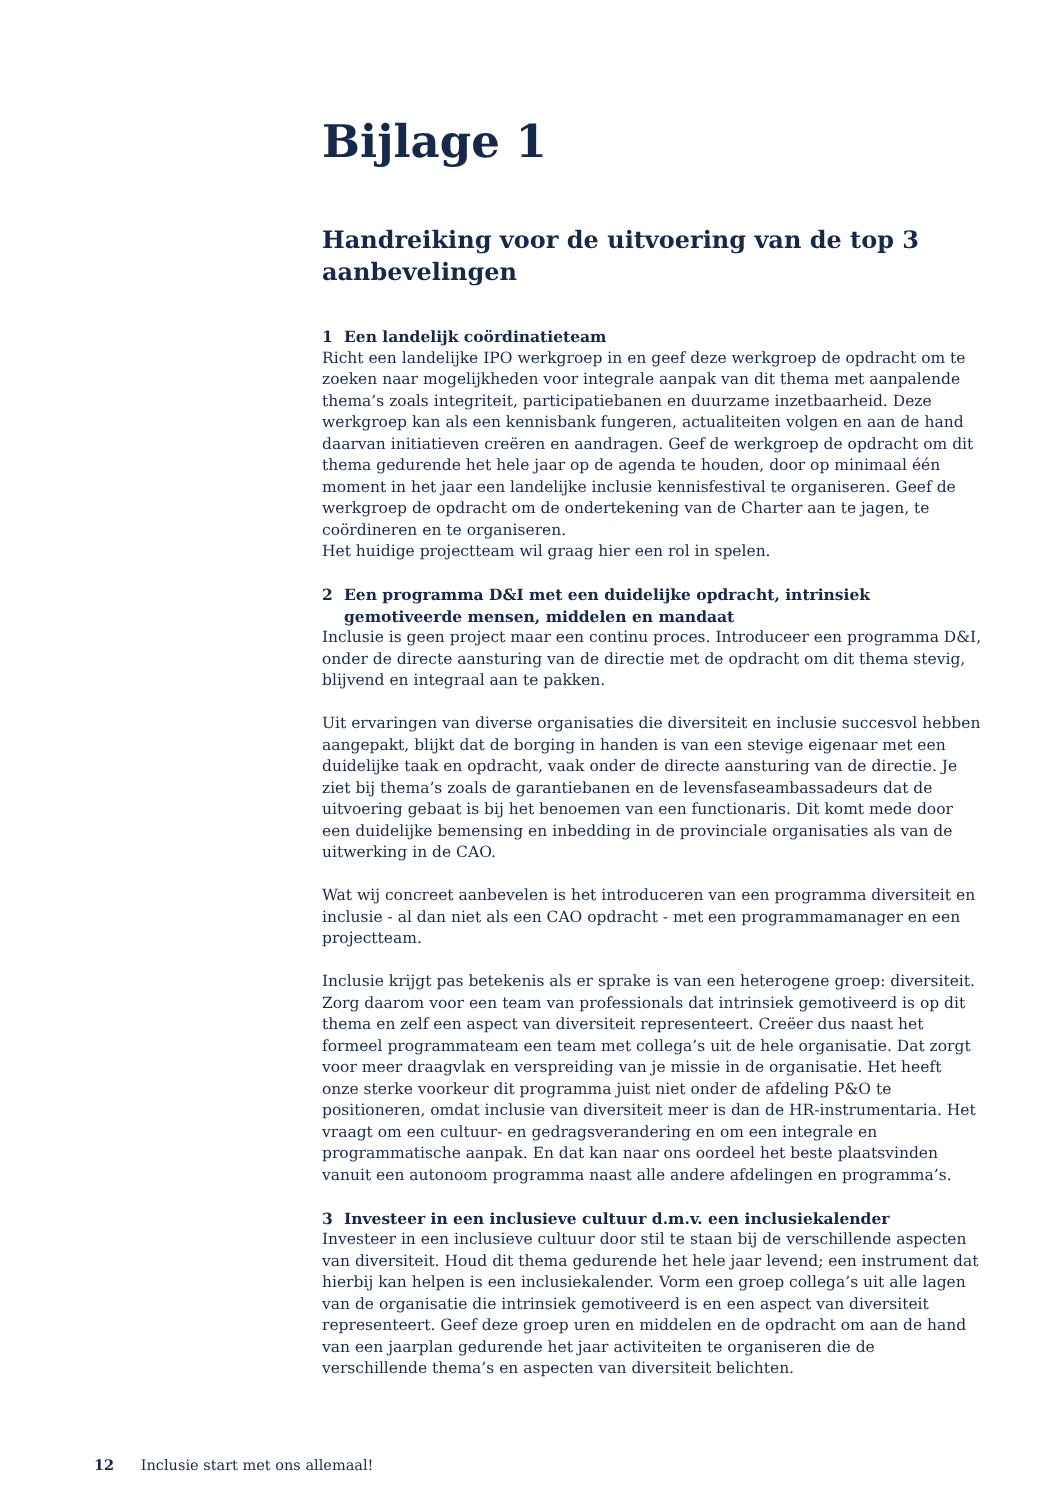Bijlage 1
Handreiking voor de uitvoering van de top 3 aanbevelingen
1 Een landelijk coördinatieteam
Richt een landelijke IPO werkgroep in en geef deze werkgroep de opdracht om te zoeken naar mogelijkheden voor integrale aanpak van dit thema met aanpalende thema’s zoals integriteit, participatiebanen en duurzame inzetbaarheid. Deze werkgroep kan als een kennisbank fungeren, actualiteiten volgen en aan de hand daarvan initiatieven creëren en aandragen. Geef de werkgroep de opdracht om dit thema gedurende het hele jaar op de agenda te houden, door op minimaal één moment in het jaar een landelijke inclusie kennisfestival te organiseren. Geef de werkgroep de opdracht om de ondertekening van de Charter aan te jagen, te coördineren en te organiseren.
Het huidige projectteam wil graag hier een rol in spelen.
2 Een programma D&I met een duidelijke opdracht, intrinsiek gemotiveerde mensen, middelen en mandaat
Inclusie is geen project maar een continu proces. Introduceer een programma D&I, onder de directe aansturing van de directie met de opdracht om dit thema stevig, blijvend en integraal aan te pakken.
Uit ervaringen van diverse organisaties die diversiteit en inclusie succesvol hebben aangepakt, blijkt dat de borging in handen is van een stevige eigenaar met een duidelijke taak en opdracht, vaak onder de directe aansturing van de directie. Je ziet bij thema’s zoals de garantiebanen en de levensfaseambassadeurs dat de uitvoering gebaat is bij het benoemen van een functionaris. Dit komt mede door een duidelijke bemensing en inbedding in de provinciale organisaties als van de uitwerking in de CAO.
Wat wij concreet aanbevelen is het introduceren van een programma diversiteit en inclusie - al dan niet als een CAO opdracht - met een programmamanager en een projectteam.
Inclusie krijgt pas betekenis als er sprake is van een heterogene groep: diversiteit. Zorg daarom voor een team van professionals dat intrinsiek gemotiveerd is op dit thema en zelf een aspect van diversiteit representeert. Creëer dus naast het formeel programmateam een team met collega’s uit de hele organisatie. Dat zorgt voor meer draagvlak en verspreiding van je missie in de organisatie. Het heeft onze sterke voorkeur dit programma juist niet onder de afdeling P&O te positioneren, omdat inclusie van diversiteit meer is dan de HR-instrumentaria. Het vraagt om een cultuur- en gedragsverandering en om een integrale en programmatische aanpak. En dat kan naar ons oordeel het beste plaatsvinden vanuit een autonoom programma naast alle andere afdelingen en programma’s.
3 Investeer in een inclusieve cultuur d.m.v. een inclusiekalender
Investeer in een inclusieve cultuur door stil te staan bij de verschillende aspecten van diversiteit. Houd dit thema gedurende het hele jaar levend; een instrument dat hierbij kan helpen is een inclusiekalender. Vorm een groep collega’s uit alle lagen van de organisatie die intrinsiek gemotiveerd is en een aspect van diversiteit representeert. Geef deze groep uren en middelen en de opdracht om aan de hand van een jaarplan gedurende het jaar activiteiten te organiseren die de verschillende thema’s en aspecten van diversiteit belichten.
12 Inclusie start met ons allemaal!